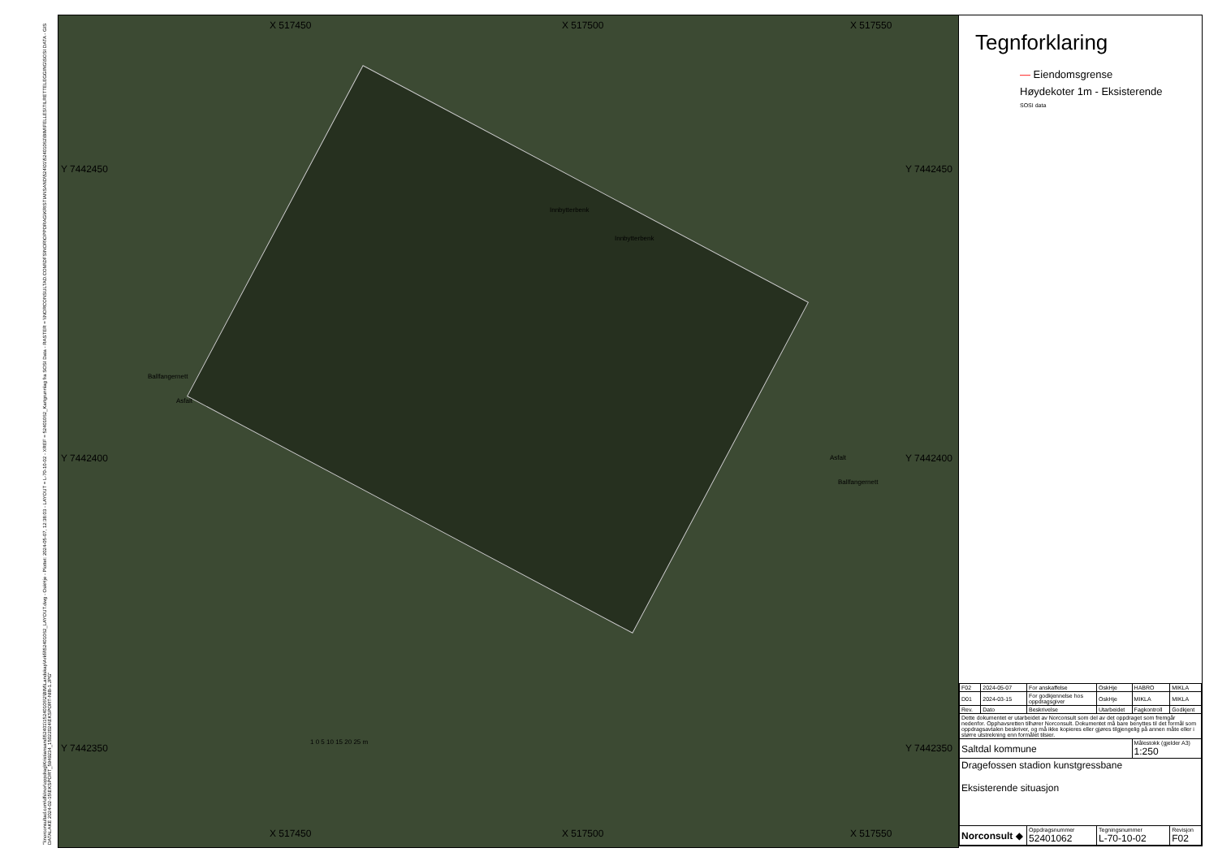"\\norconsultad.com\dfs\nor\oppdrag\Kristiansand\52401\15240106\2\BIM\Landskap\Arkfil\52401062_LAYOUT.dwg - OskHje - Plottet: 2024-05-07, 12:38:03 - LAYOUT = L-70-10-02 - XREF = 52401062_Kartgrunnlag fra SOSI Data - RASTER = \\NORCONSULTAD.COM\DFS\NOR\OPPDRAG\KRISTIANSAND\524\01\52401062\BIM\FELLES\TILRETTELEGGING\SOSI DATA - GIS DATALAKE 2024-02-15\EKSPORT_5949234_15022024\EKSPORT-NIB-1.JPG"
Y 7442450
Y 7442400
Y 7442350
Y 7442450
Y 7442400
Y 7442350
X 517450 X 517500 X 517550
X 517450 X 517500 X 517550
Innbytterbenk
Innbytterbenk
Ballfangernett
Asfalt
Asfalt
Ballfangernett
1 0 5 10 15 20 25 m
Tegnforklaring
— Eiendomsgrense
Høydekoter 1m - Eksisterende
SOSI data
| F02 | 2024-05-07 | For anskaffelse | OskHje | HABRO | MIKLA |
| D01 | 2024-03-15 | For godkjennelse hos oppdragsgiver | OskHje | MIKLA | MIKLA |
| Rev. | Dato | Beskrivelse | Utarbeidet | Fagkontroll | Godkjent |
| Dette dokumentet er utarbeidet av Norconsult som del av det oppdraget som fremgår nedenfor. Opphavsretten tilhører Norconsult. Dokumentet må bare benyttes til det formål som oppdragsavtalen beskriver, og må ikke kopieres eller gjøres tilgjengelig på annen måte eller i større utstrekning enn formålet tilsier. | | | | | |
| Saltdal kommune | | | | Målestokk (gjelder A3) 1:250 | |
| Dragefossen stadion kunstgressbane Eksisterende situasjon | | | | | |
| Norconsult ◆ | | Oppdragsnummer 52401062 | Tegningsnummer L-70-10-02 | | Revisjon F02 |